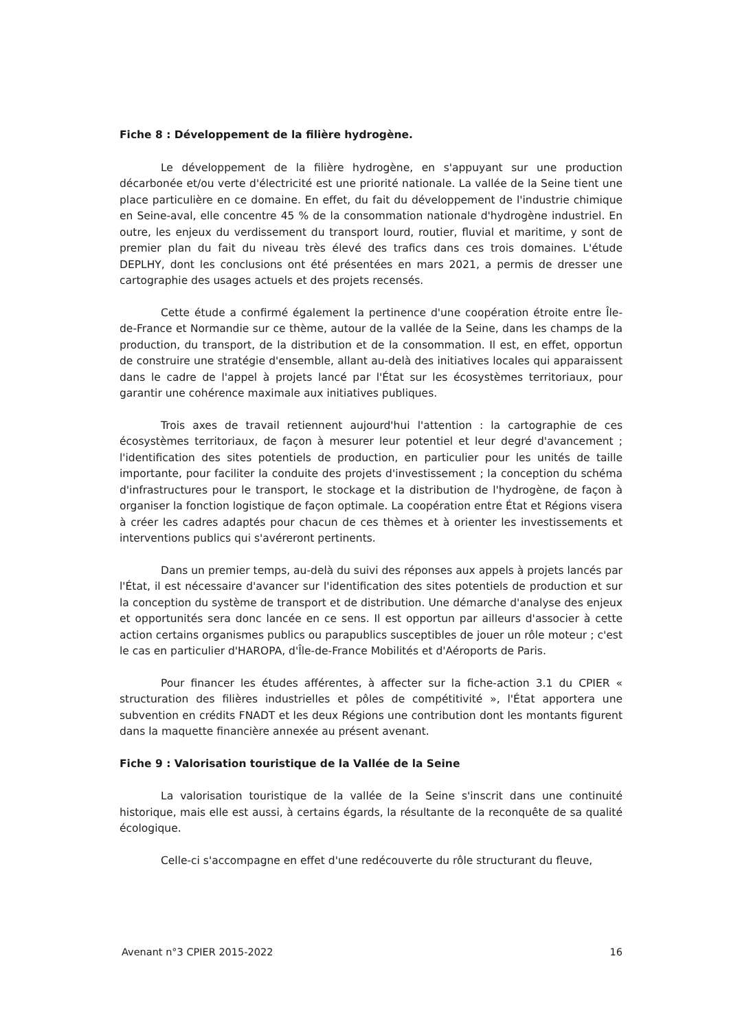Fiche 8 : Développement de la filière hydrogène.
Le développement de la filière hydrogène, en s'appuyant sur une production décarbonée et/ou verte d'électricité est une priorité nationale. La vallée de la Seine tient une place particulière en ce domaine. En effet, du fait du développement de l'industrie chimique en Seine-aval, elle concentre 45 % de la consommation nationale d'hydrogène industriel. En outre, les enjeux du verdissement du transport lourd, routier, fluvial et maritime, y sont de premier plan du fait du niveau très élevé des trafics dans ces trois domaines. L'étude DEPLHY, dont les conclusions ont été présentées en mars 2021, a permis de dresser une cartographie des usages actuels et des projets recensés.
Cette étude a confirmé également la pertinence d'une coopération étroite entre Île-de-France et Normandie sur ce thème, autour de la vallée de la Seine, dans les champs de la production, du transport, de la distribution et de la consommation. Il est, en effet, opportun de construire une stratégie d'ensemble, allant au-delà des initiatives locales qui apparaissent dans le cadre de l'appel à projets lancé par l'État sur les écosystèmes territoriaux, pour garantir une cohérence maximale aux initiatives publiques.
Trois axes de travail retiennent aujourd'hui l'attention : la cartographie de ces écosystèmes territoriaux, de façon à mesurer leur potentiel et leur degré d'avancement ; l'identification des sites potentiels de production, en particulier pour les unités de taille importante, pour faciliter la conduite des projets d'investissement ; la conception du schéma d'infrastructures pour le transport, le stockage et la distribution de l'hydrogène, de façon à organiser la fonction logistique de façon optimale. La coopération entre État et Régions visera à créer les cadres adaptés pour chacun de ces thèmes et à orienter les investissements et interventions publics qui s'avéreront pertinents.
Dans un premier temps, au-delà du suivi des réponses aux appels à projets lancés par l'État, il est nécessaire d'avancer sur l'identification des sites potentiels de production et sur la conception du système de transport et de distribution. Une démarche d'analyse des enjeux et opportunités sera donc lancée en ce sens. Il est opportun par ailleurs d'associer à cette action certains organismes publics ou parapublics susceptibles de jouer un rôle moteur ; c'est le cas en particulier d'HAROPA, d'Île-de-France Mobilités et d'Aéroports de Paris.
Pour financer les études afférentes, à affecter sur la fiche-action 3.1 du CPIER « structuration des filières industrielles et pôles de compétitivité », l'État apportera une subvention en crédits FNADT et les deux Régions une contribution dont les montants figurent dans la maquette financière annexée au présent avenant.
Fiche 9 : Valorisation touristique de la Vallée de la Seine
La valorisation touristique de la vallée de la Seine s'inscrit dans une continuité historique, mais elle est aussi, à certains égards, la résultante de la reconquête de sa qualité écologique.
Celle-ci s'accompagne en effet d'une redécouverte du rôle structurant du fleuve,
Avenant n°3 CPIER 2015-2022 16